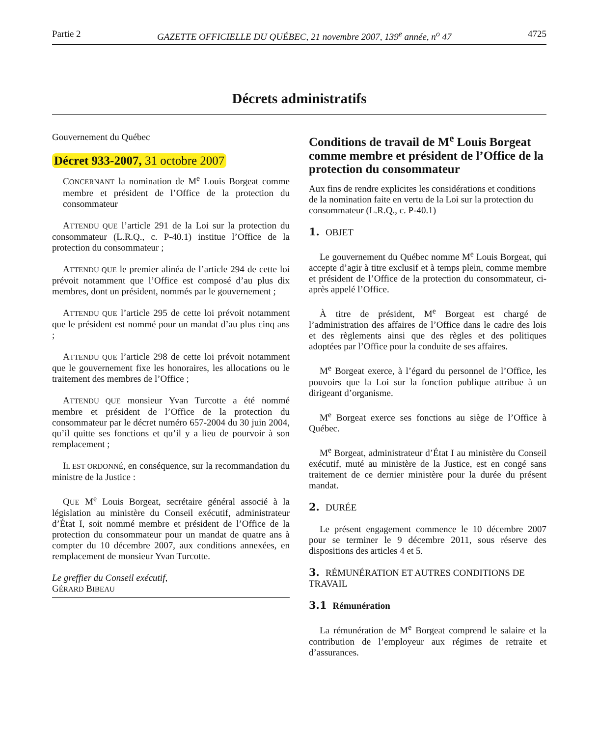Partie 2 GAZETTE OFFICIELLE DU QUÉBEC, 21 novembre 2007, 139<sup>e</sup> année, n<sup>o</sup> 47 4725
Décrets administratifs
Gouvernement du Québec
Décret 933-2007, 31 octobre 2007
CONCERNANT la nomination de M<sup>e</sup> Louis Borgeat comme membre et président de l’Office de la protection du consommateur
ATTENDU QUE l’article 291 de la Loi sur la protection du consommateur (L.R.Q., c. P-40.1) institue l’Office de la protection du consommateur ;
ATTENDU QUE le premier alinéa de l’article 294 de cette loi prévoit notamment que l’Office est composé d’au plus dix membres, dont un président, nommés par le gouvernement ;
ATTENDU QUE l’article 295 de cette loi prévoit notamment que le président est nommé pour un mandat d’au plus cinq ans ;
ATTENDU QUE l’article 298 de cette loi prévoit notamment que le gouvernement fixe les honoraires, les allocations ou le traitement des membres de l’Office ;
ATTENDU QUE monsieur Yvan Turcotte a été nommé membre et président de l’Office de la protection du consommateur par le décret numéro 657-2004 du 30 juin 2004, qu’il quitte ses fonctions et qu’il y a lieu de pourvoir à son remplacement ;
IL EST ORDONNÉ, en conséquence, sur la recommandation du ministre de la Justice :
QUE M<sup>e</sup> Louis Borgeat, secrétaire général associé à la législation au ministère du Conseil exécutif, administrateur d’État I, soit nommé membre et président de l’Office de la protection du consommateur pour un mandat de quatre ans à compter du 10 décembre 2007, aux conditions annexées, en remplacement de monsieur Yvan Turcotte.
Le greffier du Conseil exécutif,
GÉRARD BIBEAU
Conditions de travail de M<sup>e</sup> Louis Borgeat comme membre et président de l’Office de la protection du consommateur
Aux fins de rendre explicites les considérations et conditions de la nomination faite en vertu de la Loi sur la protection du consommateur (L.R.Q., c. P-40.1)
1. OBJET
Le gouvernement du Québec nomme M<sup>e</sup> Louis Borgeat, qui accepte d’agir à titre exclusif et à temps plein, comme membre et président de l’Office de la protection du consommateur, ci-après appelé l’Office.
À titre de président, M<sup>e</sup> Borgeat est chargé de l’administration des affaires de l’Office dans le cadre des lois et des règlements ainsi que des règles et des politiques adoptées par l’Office pour la conduite de ses affaires.
M<sup>e</sup> Borgeat exerce, à l’égard du personnel de l’Office, les pouvoirs que la Loi sur la fonction publique attribue à un dirigeant d’organisme.
M<sup>e</sup> Borgeat exerce ses fonctions au siège de l’Office à Québec.
M<sup>e</sup> Borgeat, administrateur d’État I au ministère du Conseil exécutif, muté au ministère de la Justice, est en congé sans traitement de ce dernier ministère pour la durée du présent mandat.
2. DURÉE
Le présent engagement commence le 10 décembre 2007 pour se terminer le 9 décembre 2011, sous réserve des dispositions des articles 4 et 5.
3. RÉMUNÉRATION ET AUTRES CONDITIONS DE TRAVAIL
3.1 Rémunération
La rémunération de M<sup>e</sup> Borgeat comprend le salaire et la contribution de l’employeur aux régimes de retraite et d’assurances.